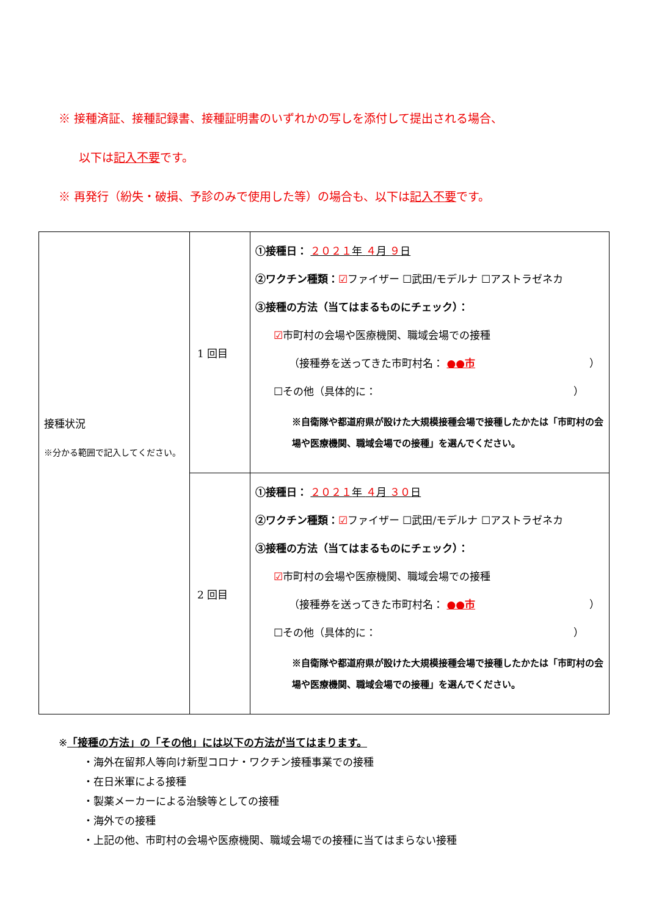※ 接種済証、接種記録書、接種証明書のいずれかの写しを添付して提出される場合、
以下は記入不要です。
※ 再発行（紛失・破損、予診のみで使用した等）の場合も、以下は記入不要です。
| 接種状況 ※分かる範囲で記入してください。 | 1 回目 | ①接種日： ２０２１ 年 ４ 月 ９ 日 ②ワクチン種類： ☑ ファイザー ☐武田/モデルナ ☐アストラゼネカ ③接種の方法（当てはまるものにチェック）： ☑ 市町村の会場や医療機関、職域会場での接種 （接種券を送ってきた市町村名： ●●市 ） ☐その他（具体的に： ） ※自衛隊や都道府県が設けた大規模接種会場で接種したかたは「市町村の会場や医療機関、職域会場での接種」を選んでください。 |
| | 2 回目 | ①接種日： ２０２１ 年 ４ 月 ３０ 日 ②ワクチン種類： ☑ ファイザー ☐武田/モデルナ ☐アストラゼネカ ③接種の方法（当てはまるものにチェック）： ☑ 市町村の会場や医療機関、職域会場での接種 （接種券を送ってきた市町村名： ●●市 ） ☐その他（具体的に： ） ※自衛隊や都道府県が設けた大規模接種会場で接種したかたは「市町村の会場や医療機関、職域会場での接種」を選んでください。 |
※「接種の方法」の「その他」には以下の方法が当てはまります。
・海外在留邦人等向け新型コロナ・ワクチン接種事業での接種
・在日米軍による接種
・製薬メーカーによる治験等としての接種
・海外での接種
・上記の他、市町村の会場や医療機関、職域会場での接種に当てはまらない接種